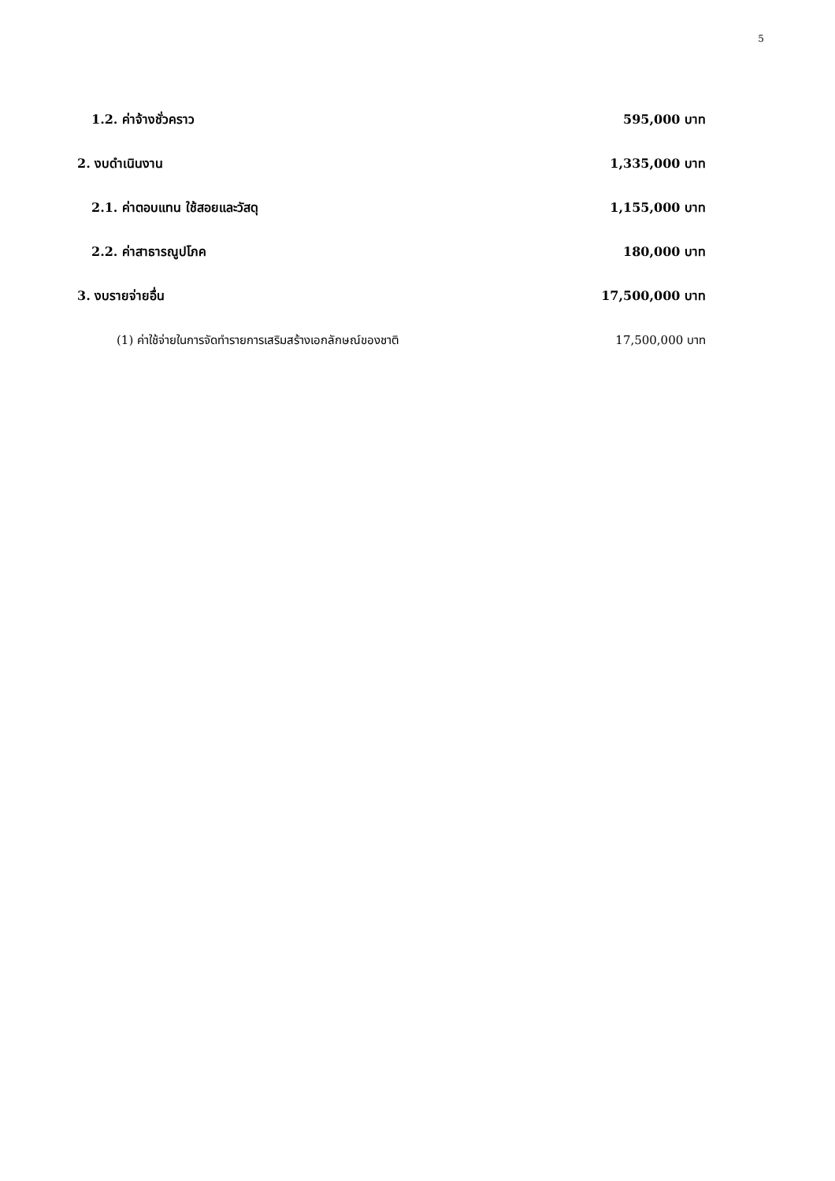5
| 1.2. ค่าจ้างชั่วคราว | 595,000 บาท |
| 2. งบดำเนินงาน | 1,335,000 บาท |
| 2.1. ค่าตอบแทน ใช้สอยและวัสดุ | 1,155,000 บาท |
| 2.2. ค่าสาธารณูปโภค | 180,000 บาท |
| 3. งบรายจ่ายอื่น | 17,500,000 บาท |
| (1) ค่าใช้จ่ายในการจัดทำรายการเสริมสร้างเอกลักษณ์ของชาติ | 17,500,000 บาท |